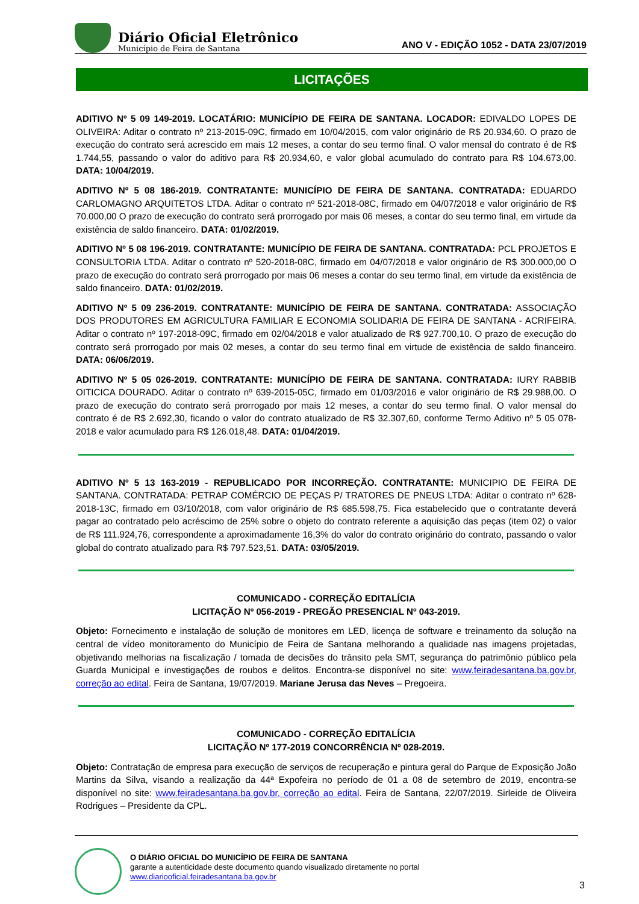Diário Oficial Eletrônico
Município de Feira de Santana
ANO V - EDIÇÃO 1052 - DATA 23/07/2019
LICITAÇÕES
ADITIVO Nº 5 09 149-2019. LOCATÁRIO: MUNICÍPIO DE FEIRA DE SANTANA. LOCADOR: EDIVALDO LOPES DE OLIVEIRA: Aditar o contrato nº 213-2015-09C, firmado em 10/04/2015, com valor originário de R$ 20.934,60. O prazo de execução do contrato será acrescido em mais 12 meses, a contar do seu termo final. O valor mensal do contrato é de R$ 1.744,55, passando o valor do aditivo para R$ 20.934,60, e valor global acumulado do contrato para R$ 104.673,00. DATA: 10/04/2019.
ADITIVO Nº 5 08 186-2019. CONTRATANTE: MUNICÍPIO DE FEIRA DE SANTANA. CONTRATADA: EDUARDO CARLOMAGNO ARQUITETOS LTDA. Aditar o contrato nº 521-2018-08C, firmado em 04/07/2018 e valor originário de R$ 70.000,00 O prazo de execução do contrato será prorrogado por mais 06 meses, a contar do seu termo final, em virtude da existência de saldo financeiro. DATA: 01/02/2019.
ADITIVO Nº 5 08 196-2019. CONTRATANTE: MUNICÍPIO DE FEIRA DE SANTANA. CONTRATADA: PCL PROJETOS E CONSULTORIA LTDA. Aditar o contrato nº 520-2018-08C, firmado em 04/07/2018 e valor originário de R$ 300.000,00 O prazo de execução do contrato será prorrogado por mais 06 meses a contar do seu termo final, em virtude da existência de saldo financeiro. DATA: 01/02/2019.
ADITIVO Nº 5 09 236-2019. CONTRATANTE: MUNICÍPIO DE FEIRA DE SANTANA. CONTRATADA: ASSOCIAÇÃO DOS PRODUTORES EM AGRICULTURA FAMILIAR E ECONOMIA SOLIDARIA DE FEIRA DE SANTANA - ACRIFEIRA. Aditar o contrato nº 197-2018-09C, firmado em 02/04/2018 e valor atualizado de R$ 927.700,10. O prazo de execução do contrato será prorrogado por mais 02 meses, a contar do seu termo final em virtude de existência de saldo financeiro. DATA: 06/06/2019.
ADITIVO Nº 5 05 026-2019. CONTRATANTE: MUNICÍPIO DE FEIRA DE SANTANA. CONTRATADA: IURY RABBIB OITICICA DOURADO. Aditar o contrato nº 639-2015-05C, firmado em 01/03/2016 e valor originário de R$ 29.988,00. O prazo de execução do contrato será prorrogado por mais 12 meses, a contar do seu termo final. O valor mensal do contrato é de R$ 2.692,30, ficando o valor do contrato atualizado de R$ 32.307,60, conforme Termo Aditivo nº 5 05 078-2018 e valor acumulado para R$ 126.018,48. DATA: 01/04/2019.
ADITIVO Nº 5 13 163-2019 - REPUBLICADO POR INCORREÇÃO. CONTRATANTE: MUNICIPIO DE FEIRA DE SANTANA. CONTRATADA: PETRAP COMÉRCIO DE PEÇAS P/ TRATORES DE PNEUS LTDA: Aditar o contrato nº 628-2018-13C, firmado em 03/10/2018, com valor originário de R$ 685.598,75. Fica estabelecido que o contratante deverá pagar ao contratado pelo acréscimo de 25% sobre o objeto do contrato referente a aquisição das peças (item 02) o valor de R$ 111.924,76, correspondente a aproximadamente 16,3% do valor do contrato originário do contrato, passando o valor global do contrato atualizado para R$ 797.523,51. DATA: 03/05/2019.
COMUNICADO - CORREÇÃO EDITALÍCIA
LICITAÇÃO Nº 056-2019 - PREGÃO PRESENCIAL Nº 043-2019.
Objeto: Fornecimento e instalação de solução de monitores em LED, licença de software e treinamento da solução na central de vídeo monitoramento do Município de Feira de Santana melhorando a qualidade nas imagens projetadas, objetivando melhorias na fiscalização / tomada de decisões do trânsito pela SMT, segurança do patrimônio público pela Guarda Municipal e investigações de roubos e delitos. Encontra-se disponível no site: www.feiradesantana.ba.gov.br, correção ao edital. Feira de Santana, 19/07/2019. Mariane Jerusa das Neves – Pregoeira.
COMUNICADO - CORREÇÃO EDITALÍCIA
LICITAÇÃO Nº 177-2019 CONCORRÊNCIA Nº 028-2019.
Objeto: Contratação de empresa para execução de serviços de recuperação e pintura geral do Parque de Exposição João Martins da Silva, visando a realização da 44ª Expofeira no período de 01 a 08 de setembro de 2019, encontra-se disponível no site: www.feiradesantana.ba.gov.br, correção ao edital. Feira de Santana, 22/07/2019. Sirleide de Oliveira Rodrigues – Presidente da CPL.
O DIÁRIO OFICIAL DO MUNICÍPIO DE FEIRA DE SANTANA
garante a autenticidade deste documento quando visualizado diretamente no portal
www.diariooficial.feiradesantana.ba.gov.br
3